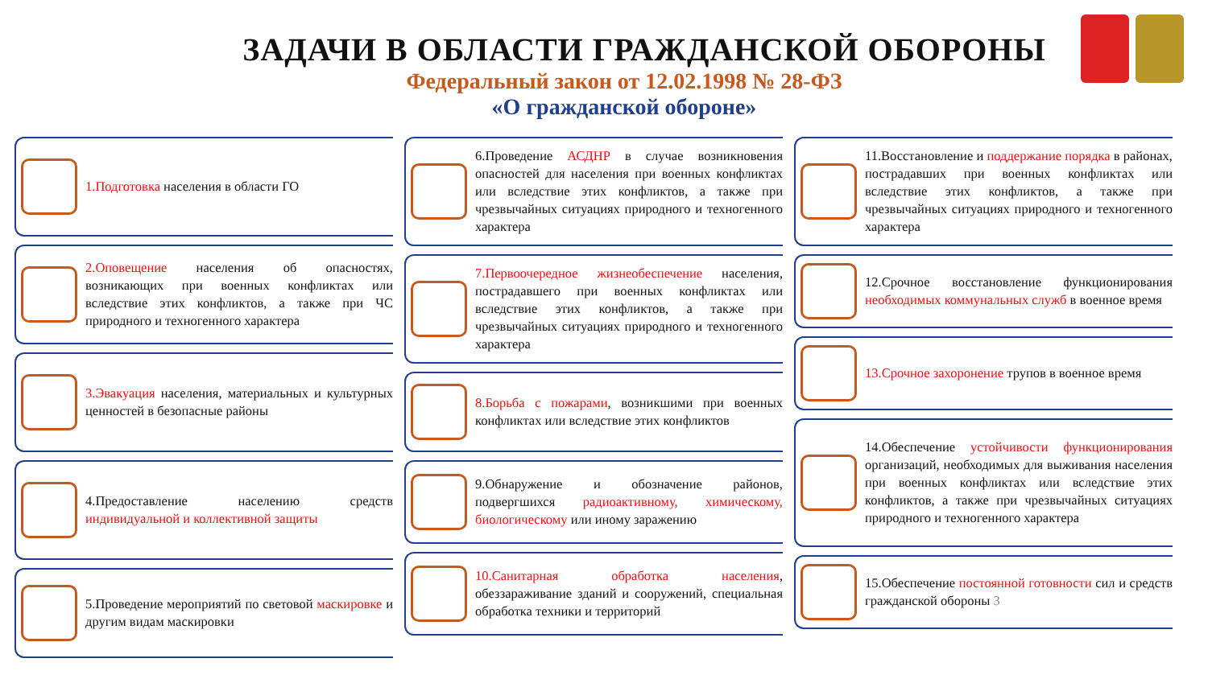ЗАДАЧИ В ОБЛАСТИ ГРАЖДАНСКОЙ ОБОРОНЫ
Федеральный закон от 12.02.1998 № 28-ФЗ
«О гражданской обороне»
1.Подготовка населения в области ГО
2.Оповещение населения об опасностях, возникающих при военных конфликтах или вследствие этих конфликтов, а также при ЧС природного и техногенного характера
3.Эвакуация населения, материальных и культурных ценностей в безопасные районы
4.Предоставление населению средств индивидуальной и коллективной защиты
5.Проведение мероприятий по световой маскировке и другим видам маскировки
6.Проведение АСДНР в случае возникновения опасностей для населения при военных конфликтах или вследствие этих конфликтов, а также при чрезвычайных ситуациях природного и техногенного характера
7.Первоочередное жизнеобеспечение населения, пострадавшего при военных конфликтах или вследствие этих конфликтов, а также при чрезвычайных ситуациях природного и техногенного характера
8.Борьба с пожарами, возникшими при военных конфликтах или вследствие этих конфликтов
9.Обнаружение и обозначение районов, подвергшихся радиоактивному, химическому, биологическому или иному заражению
10.Санитарная обработка населения, обеззараживание зданий и сооружений, специальная обработка техники и территорий
11.Восстановление и поддержание порядка в районах, пострадавших при военных конфликтах или вследствие этих конфликтов, а также при чрезвычайных ситуациях природного и техногенного характера
12.Срочное восстановление функционирования необходимых коммунальных служб в военное время
13.Срочное захоронение трупов в военное время
14.Обеспечение устойчивости функционирования организаций, необходимых для выживания населения при военных конфликтах или вследствие этих конфликтов, а также при чрезвычайных ситуациях природного и техногенного характера
15.Обеспечение постоянной готовности сил и средств гражданской обороны 3